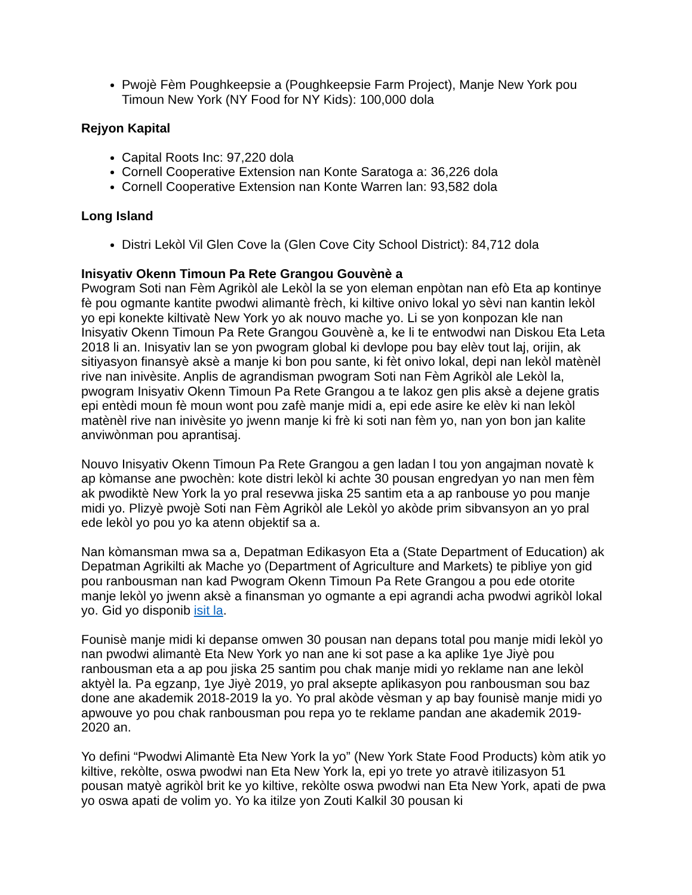Pwojè Fèm Poughkeepsie a (Poughkeepsie Farm Project), Manje New York pou Timoun New York (NY Food for NY Kids): 100,000 dola
Rejyon Kapital
Capital Roots Inc: 97,220 dola
Cornell Cooperative Extension nan Konte Saratoga a: 36,226 dola
Cornell Cooperative Extension nan Konte Warren lan: 93,582 dola
Long Island
Distri Lekòl Vil Glen Cove la (Glen Cove City School District): 84,712 dola
Inisyativ Okenn Timoun Pa Rete Grangou Gouvènè a
Pwogram Soti nan Fèm Agrikòl ale Lekòl la se yon eleman enpòtan nan efò Eta ap kontinye fè pou ogmante kantite pwodwi alimantè frèch, ki kiltive onivo lokal yo sèvi nan kantin lekòl yo epi konekte kiltivatè New York yo ak nouvo mache yo. Li se yon konpozan kle nan Inisyativ Okenn Timoun Pa Rete Grangou Gouvènè a, ke li te entwodwi nan Diskou Eta Leta 2018 li an. Inisyativ lan se yon pwogram global ki devlope pou bay elèv tout laj, orijin, ak sitiyasyon finansyè aksè a manje ki bon pou sante, ki fèt onivo lokal, depi nan lekòl matènèl rive nan inivèsite. Anplis de agrandisman pwogram Soti nan Fèm Agrikòl ale Lekòl la, pwogram Inisyativ Okenn Timoun Pa Rete Grangou a te lakoz gen plis aksè a dejene gratis epi entèdi moun fè moun wont pou zafè manje midi a, epi ede asire ke elèv ki nan lekòl matènèl rive nan inivèsite yo jwenn manje ki frè ki soti nan fèm yo, nan yon bon jan kalite anviwònman pou aprantisaj.
Nouvo Inisyativ Okenn Timoun Pa Rete Grangou a gen ladan l tou yon angajman novatè k ap kòmanse ane pwochèn: kote distri lekòl ki achte 30 pousan engredyan yo nan men fèm ak pwodiktè New York la yo pral resevwa jiska 25 santim eta a ap ranbouse yo pou manje midi yo. Plizyè pwojè Soti nan Fèm Agrikòl ale Lekòl yo akòde prim sibvansyon an yo pral ede lekòl yo pou yo ka atenn objektif sa a.
Nan kòmansman mwa sa a, Depatman Edikasyon Eta a (State Department of Education) ak Depatman Agrikilti ak Mache yo (Department of Agriculture and Markets) te pibliye yon gid pou ranbousman nan kad Pwogram Okenn Timoun Pa Rete Grangou a pou ede otorite manje lekòl yo jwenn aksè a finansman yo ogmante a epi agrandi acha pwodwi agrikòl lokal yo. Gid yo disponib isit la.
Founisè manje midi ki depanse omwen 30 pousan nan depans total pou manje midi lekòl yo nan pwodwi alimantè Eta New York yo nan ane ki sot pase a ka aplike 1ye Jiyè pou ranbousman eta a ap pou jiska 25 santim pou chak manje midi yo reklame nan ane lekòl aktyèl la. Pa egzanp, 1ye Jiyè 2019, yo pral aksepte aplikasyon pou ranbousman sou baz done ane akademik 2018-2019 la yo. Yo pral akòde vèsman y ap bay founisè manje midi yo apwouve yo pou chak ranbousman pou repa yo te reklame pandan ane akademik 2019-2020 an.
Yo defini “Pwodwi Alimantè Eta New York la yo” (New York State Food Products) kòm atik yo kiltive, rekòlte, oswa pwodwi nan Eta New York la, epi yo trete yo atravè itilizasyon 51 pousan matyè agrikòl brit ke yo kiltive, rekòlte oswa pwodwi nan Eta New York, apati de pwa yo oswa apati de volim yo. Yo ka itilze yon Zouti Kalkil 30 pousan ki